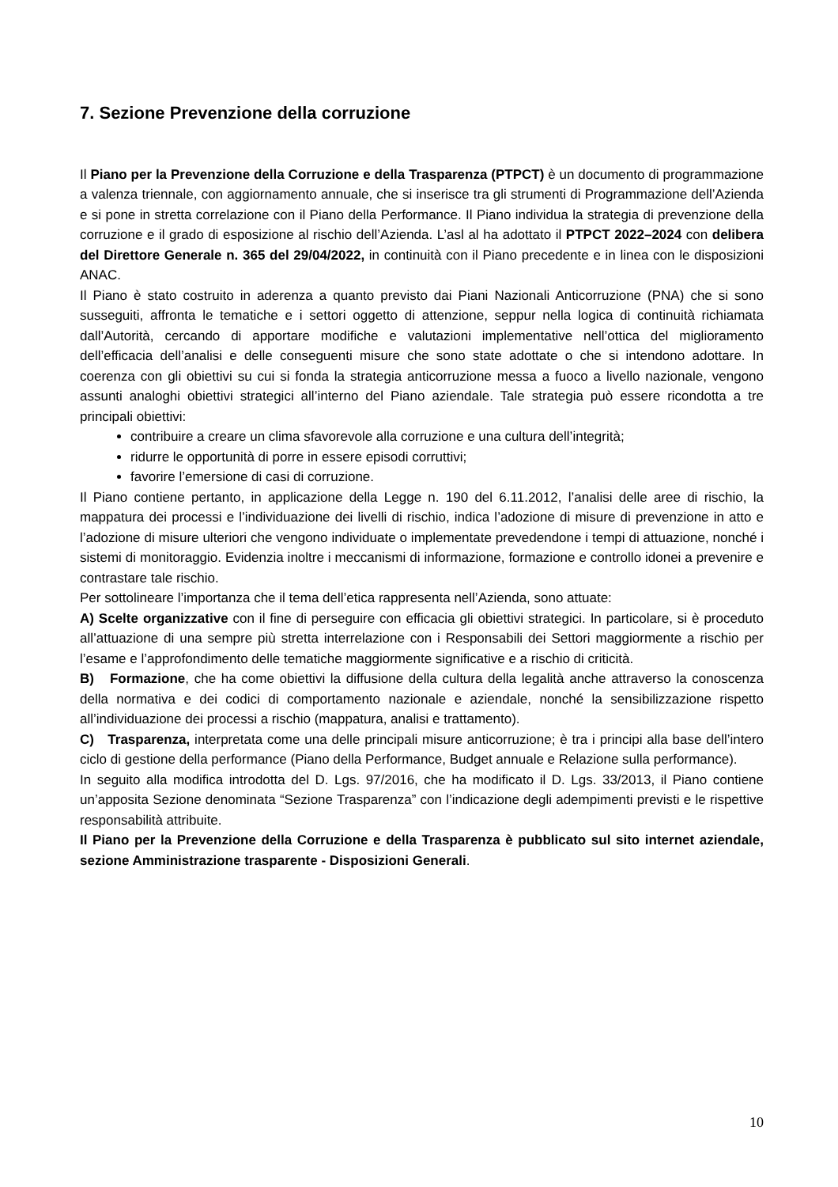7. Sezione Prevenzione della corruzione
Il Piano per la Prevenzione della Corruzione e della Trasparenza (PTPCT) è un documento di programmazione a valenza triennale, con aggiornamento annuale, che si inserisce tra gli strumenti di Programmazione dell’Azienda e si pone in stretta correlazione con il Piano della Performance. Il Piano individua la strategia di prevenzione della corruzione e il grado di esposizione al rischio dell’Azienda. L’asl al ha adottato il PTPCT 2022–2024 con delibera del Direttore Generale n. 365 del 29/04/2022, in continuità con il Piano precedente e in linea con le disposizioni ANAC.
Il Piano è stato costruito in aderenza a quanto previsto dai Piani Nazionali Anticorruzione (PNA) che si sono susseguiti, affronta le tematiche e i settori oggetto di attenzione, seppur nella logica di continuità richiamata dall’Autorità, cercando di apportare modifiche e valutazioni implementative nell’ottica del miglioramento dell’efficacia dell’analisi e delle conseguenti misure che sono state adottate o che si intendono adottare. In coerenza con gli obiettivi su cui si fonda la strategia anticorruzione messa a fuoco a livello nazionale, vengono assunti analoghi obiettivi strategici all’interno del Piano aziendale. Tale strategia può essere ricondotta a tre principali obiettivi:
contribuire a creare un clima sfavorevole alla corruzione e una cultura dell’integrità;
ridurre le opportunità di porre in essere episodi corruttivi;
favorire l’emersione di casi di corruzione.
Il Piano contiene pertanto, in applicazione della Legge n. 190 del 6.11.2012, l’analisi delle aree di rischio, la mappatura dei processi e l’individuazione dei livelli di rischio, indica l’adozione di misure di prevenzione in atto e l’adozione di misure ulteriori che vengono individuate o implementate prevedendone i tempi di attuazione, nonché i sistemi di monitoraggio. Evidenzia inoltre i meccanismi di informazione, formazione e controllo idonei a prevenire e contrastare tale rischio.
Per sottolineare l’importanza che il tema dell’etica rappresenta nell’Azienda, sono attuate:
A) Scelte organizzative con il fine di perseguire con efficacia gli obiettivi strategici. In particolare, si è proceduto all’attuazione di una sempre più stretta interrelazione con i Responsabili dei Settori maggiormente a rischio per l’esame e l’approfondimento delle tematiche maggiormente significative e a rischio di criticità.
B) Formazione, che ha come obiettivi la diffusione della cultura della legalità anche attraverso la conoscenza della normativa e dei codici di comportamento nazionale e aziendale, nonché la sensibilizzazione rispetto all’individuazione dei processi a rischio (mappatura, analisi e trattamento).
C) Trasparenza, interpretata come una delle principali misure anticorruzione; è tra i principi alla base dell’intero ciclo di gestione della performance (Piano della Performance, Budget annuale e Relazione sulla performance).
In seguito alla modifica introdotta del D. Lgs. 97/2016, che ha modificato il D. Lgs. 33/2013, il Piano contiene un’apposita Sezione denominata “Sezione Trasparenza” con l’indicazione degli adempimenti previsti e le rispettive responsabilità attribuite.
Il Piano per la Prevenzione della Corruzione e della Trasparenza è pubblicato sul sito internet aziendale, sezione Amministrazione trasparente - Disposizioni Generali.
10